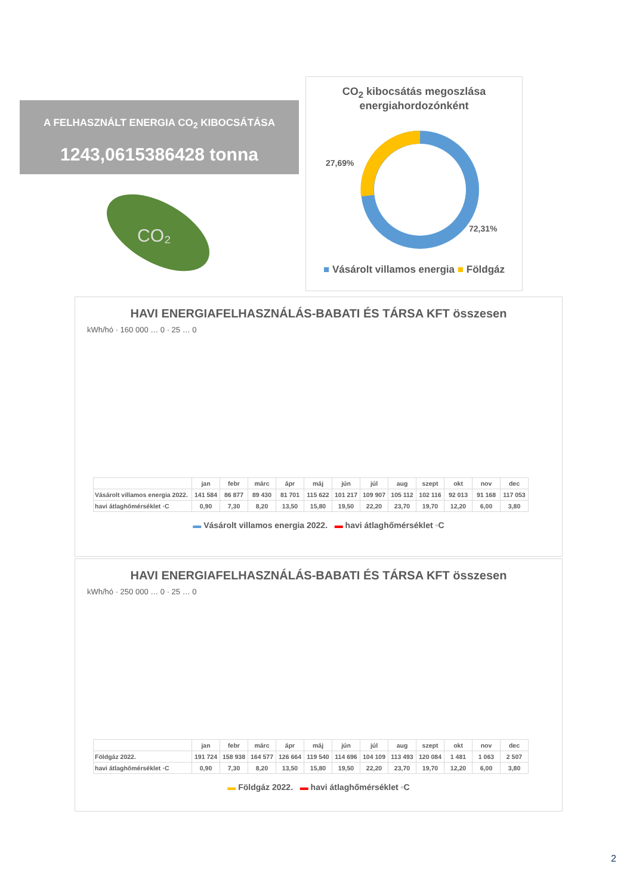A FELHASZNÁLT ENERGIA CO<sub>2</sub> KIBOCSÁTÁSA
1243,0615386428 tonna
CO₂
CO<sub>2</sub> kibocsátás megoszlása
energiahordozónként
27,69%
72,31%
■ Vásárolt villamos energia ■ Földgáz
HAVI ENERGIAFELHASZNÁLÁS-BABATI ÉS TÁRSA KFT összesen
kWh/hó · 160 000 … 0 · 25 … 0
| | jan | febr | márc | ápr | máj | jún | júl | aug | szept | okt | nov | dec |
| Vásárolt villamos energia 2022. | 141 584 | 86 877 | 89 430 | 81 701 | 115 622 | 101 217 | 109 907 | 105 112 | 102 116 | 92 013 | 91 168 | 117 053 |
| havi átlaghőmérséklet ◦C | 0,90 | 7,30 | 8,20 | 13,50 | 15,80 | 19,50 | 22,20 | 23,70 | 19,70 | 12,20 | 6,00 | 3,80 |
▬ Vásárolt villamos energia 2022. ▬ havi átlaghőmérséklet ◦C
HAVI ENERGIAFELHASZNÁLÁS-BABATI ÉS TÁRSA KFT összesen
kWh/hó · 250 000 … 0 · 25 … 0
| | jan | febr | márc | ápr | máj | jún | júl | aug | szept | okt | nov | dec |
| Földgáz 2022. | 191 724 | 158 938 | 164 577 | 126 664 | 119 540 | 114 696 | 104 109 | 113 493 | 120 084 | 1 481 | 1 063 | 2 507 |
| havi átlaghőmérséklet ◦C | 0,90 | 7,30 | 8,20 | 13,50 | 15,80 | 19,50 | 22,20 | 23,70 | 19,70 | 12,20 | 6,00 | 3,80 |
▬ Földgáz 2022. ▬ havi átlaghőmérséklet ◦C
2